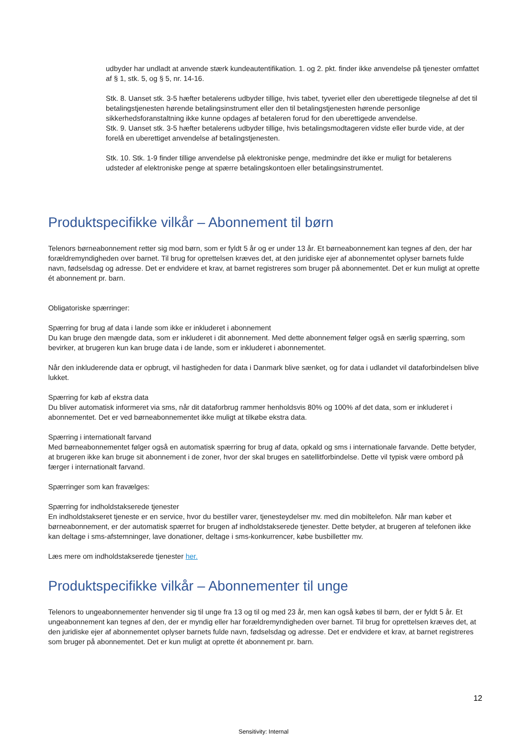udbyder har undladt at anvende stærk kundeautentifikation. 1. og 2. pkt. finder ikke anvendelse på tjenester omfattet af § 1, stk. 5, og § 5, nr. 14-16.
Stk. 8. Uanset stk. 3-5 hæfter betalerens udbyder tillige, hvis tabet, tyveriet eller den uberettigede tilegnelse af det til betalingstjenesten hørende betalingsinstrument eller den til betalingstjenesten hørende personlige sikkerhedsforanstaltning ikke kunne opdages af betaleren forud for den uberettigede anvendelse.
Stk. 9. Uanset stk. 3-5 hæfter betalerens udbyder tillige, hvis betalingsmodtageren vidste eller burde vide, at der forelå en uberettiget anvendelse af betalingstjenesten.
Stk. 10. Stk. 1-9 finder tillige anvendelse på elektroniske penge, medmindre det ikke er muligt for betalerens udsteder af elektroniske penge at spærre betalingskontoen eller betalingsinstrumentet.
Produktspecifikke vilkår – Abonnement til børn
Telenors børneabonnement retter sig mod børn, som er fyldt 5 år og er under 13 år. Et børneabonnement kan tegnes af den, der har forældremyndigheden over barnet. Til brug for oprettelsen kræves det, at den juridiske ejer af abonnementet oplyser barnets fulde navn, fødselsdag og adresse. Det er endvidere et krav, at barnet registreres som bruger på abonnementet. Det er kun muligt at oprette ét abonnement pr. barn.
Obligatoriske spærringer:
Spærring for brug af data i lande som ikke er inkluderet i abonnement
Du kan bruge den mængde data, som er inkluderet i dit abonnement. Med dette abonnement følger også en særlig spærring, som bevirker, at brugeren kun kan bruge data i de lande, som er inkluderet i abonnementet.
Når den inkluderende data er opbrugt, vil hastigheden for data i Danmark blive sænket, og for data i udlandet vil dataforbindelsen blive lukket.
Spærring for køb af ekstra data
Du bliver automatisk informeret via sms, når dit dataforbrug rammer henholdsvis 80% og 100% af det data, som er inkluderet i abonnementet. Det er ved børneabonnementet ikke muligt at tilkøbe ekstra data.
Spærring i internationalt farvand
Med børneabonnementet følger også en automatisk spærring for brug af data, opkald og sms i internationale farvande. Dette betyder, at brugeren ikke kan bruge sit abonnement i de zoner, hvor der skal bruges en satellitforbindelse. Dette vil typisk være ombord på færger i internationalt farvand.
Spærringer som kan fravælges:
Spærring for indholdstakserede tjenester
En indholdstakseret tjeneste er en service, hvor du bestiller varer, tjenesteydelser mv. med din mobiltelefon. Når man køber et børneabonnement, er der automatisk spærret for brugen af indholdstakserede tjenester. Dette betyder, at brugeren af telefonen ikke kan deltage i sms-afstemninger, lave donationer, deltage i sms-konkurrencer, købe busbilletter mv.
Læs mere om indholdstakserede tjenester her.
Produktspecifikke vilkår – Abonnementer til unge
Telenors to ungeabonnementer henvender sig til unge fra 13 og til og med 23 år, men kan også købes til børn, der er fyldt 5 år. Et ungeabonnement kan tegnes af den, der er myndig eller har forældremyndigheden over barnet. Til brug for oprettelsen kræves det, at den juridiske ejer af abonnementet oplyser barnets fulde navn, fødselsdag og adresse. Det er endvidere et krav, at barnet registreres som bruger på abonnementet. Det er kun muligt at oprette ét abonnement pr. barn.
12
Sensitivity: Internal